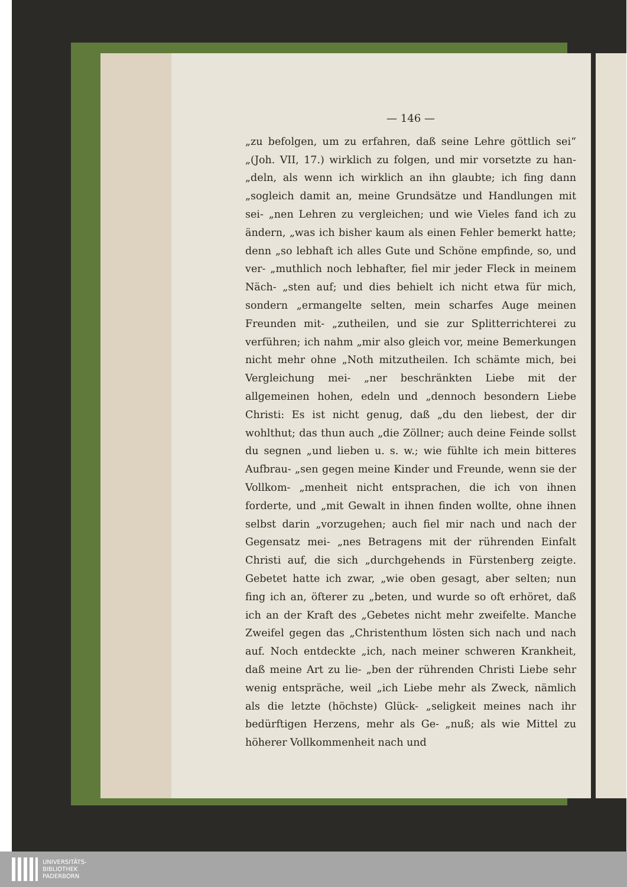— 146 —
„zu befolgen, um zu erfahren, daß seine Lehre göttlich sei“ „(Joh. VII, 17.) wirklich zu folgen, und mir vorsetzte zu han- „deln, als wenn ich wirklich an ihn glaubte; ich fing dann „sogleich damit an, meine Grundsätze und Handlungen mit sei- „nen Lehren zu vergleichen; und wie Vieles fand ich zu ändern, „was ich bisher kaum als einen Fehler bemerkt hatte; denn „so lebhaft ich alles Gute und Schöne empfinde, so, und ver- „muthlich noch lebhafter, fiel mir jeder Fleck in meinem Näch- „sten auf; und dies behielt ich nicht etwa für mich, sondern „ermangelte selten, mein scharfes Auge meinen Freunden mit- „zutheilen, und sie zur Splitterrichterei zu verführen; ich nahm „mir also gleich vor, meine Bemerkungen nicht mehr ohne „Noth mitzutheilen. Ich schämte mich, bei Vergleichung mei- „ner beschränkten Liebe mit der allgemeinen hohen, edeln und „dennoch besondern Liebe Christi: Es ist nicht genug, daß „du den liebest, der dir wohlthut; das thun auch „die Zöllner; auch deine Feinde sollst du segnen „und lieben u. s. w.; wie fühlte ich mein bitteres Aufbrau- „sen gegen meine Kinder und Freunde, wenn sie der Vollkom- „menheit nicht entsprachen, die ich von ihnen forderte, und „mit Gewalt in ihnen finden wollte, ohne ihnen selbst darin „vorzugehen; auch fiel mir nach und nach der Gegensatz mei- „nes Betragens mit der rührenden Einfalt Christi auf, die sich „durchgehends in Fürstenberg zeigte. Gebetet hatte ich zwar, „wie oben gesagt, aber selten; nun fing ich an, öfterer zu „beten, und wurde so oft erhöret, daß ich an der Kraft des „Gebetes nicht mehr zweifelte. Manche Zweifel gegen das „Christenthum lösten sich nach und nach auf. Noch entdeckte „ich, nach meiner schweren Krankheit, daß meine Art zu lie- „ben der rührenden Christi Liebe sehr wenig entspräche, weil „ich Liebe mehr als Zweck, nämlich als die letzte (höchste) Glück- „seligkeit meines nach ihr bedürftigen Herzens, mehr als Ge- „nuß; als wie Mittel zu höherer Vollkommenheit nach und
UNIVERSITÄTS-
BIBLIOTHEK
PADERBORN